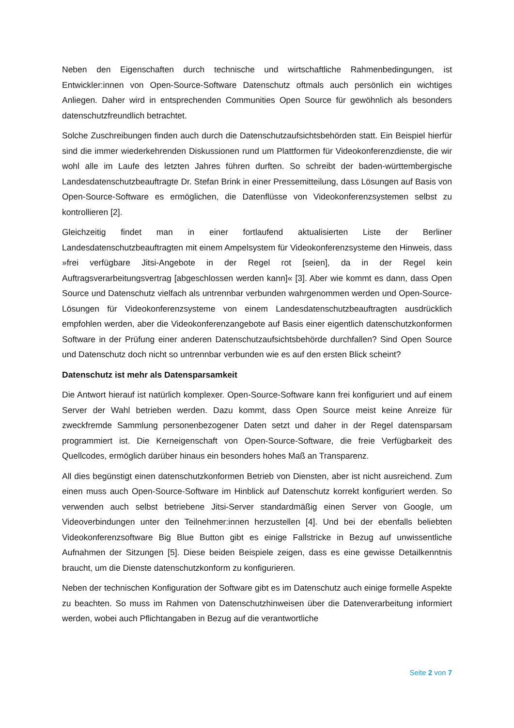Neben den Eigenschaften durch technische und wirtschaftliche Rahmenbedingungen, ist Entwickler:innen von Open-Source-Software Datenschutz oftmals auch persönlich ein wichtiges Anliegen. Daher wird in entsprechenden Communities Open Source für gewöhnlich als besonders datenschutzfreundlich betrachtet.
Solche Zuschreibungen finden auch durch die Datenschutzaufsichtsbehörden statt. Ein Beispiel hierfür sind die immer wiederkehrenden Diskussionen rund um Plattformen für Videokonferenzdienste, die wir wohl alle im Laufe des letzten Jahres führen durften. So schreibt der baden-württembergische Landesdatenschutzbeauftragte Dr. Stefan Brink in einer Pressemitteilung, dass Lösungen auf Basis von Open-Source-Software es ermöglichen, die Datenflüsse von Videokonferenzsystemen selbst zu kontrollieren [2].
Gleichzeitig findet man in einer fortlaufend aktualisierten Liste der Berliner Landesdatenschutzbeauftragten mit einem Ampelsystem für Videokonferenzsysteme den Hinweis, dass »frei verfügbare Jitsi-Angebote in der Regel rot [seien], da in der Regel kein Auftragsverarbeitungsvertrag [abgeschlossen werden kann]« [3]. Aber wie kommt es dann, dass Open Source und Datenschutz vielfach als untrennbar verbunden wahrgenommen werden und Open-Source-Lösungen für Videokonferenzsysteme von einem Landesdatenschutzbeauftragten ausdrücklich empfohlen werden, aber die Videokonferenzangebote auf Basis einer eigentlich datenschutzkonformen Software in der Prüfung einer anderen Datenschutzaufsichtsbehörde durchfallen? Sind Open Source und Datenschutz doch nicht so untrennbar verbunden wie es auf den ersten Blick scheint?
Datenschutz ist mehr als Datensparsamkeit
Die Antwort hierauf ist natürlich komplexer. Open-Source-Software kann frei konfiguriert und auf einem Server der Wahl betrieben werden. Dazu kommt, dass Open Source meist keine Anreize für zweckfremde Sammlung personenbezogener Daten setzt und daher in der Regel datensparsam programmiert ist. Die Kerneigenschaft von Open-Source-Software, die freie Verfügbarkeit des Quellcodes, ermöglich darüber hinaus ein besonders hohes Maß an Transparenz.
All dies begünstigt einen datenschutzkonformen Betrieb von Diensten, aber ist nicht ausreichend. Zum einen muss auch Open-Source-Software im Hinblick auf Datenschutz korrekt konfiguriert werden. So verwenden auch selbst betriebene Jitsi-Server standardmäßig einen Server von Google, um Videoverbindungen unter den Teilnehmer:innen herzustellen [4]. Und bei der ebenfalls beliebten Videokonferenzsoftware Big Blue Button gibt es einige Fallstricke in Bezug auf unwissentliche Aufnahmen der Sitzungen [5]. Diese beiden Beispiele zeigen, dass es eine gewisse Detailkenntnis braucht, um die Dienste datenschutzkonform zu konfigurieren.
Neben der technischen Konfiguration der Software gibt es im Datenschutz auch einige formelle Aspekte zu beachten. So muss im Rahmen von Datenschutzhinweisen über die Datenverarbeitung informiert werden, wobei auch Pflichtangaben in Bezug auf die verantwortliche
Seite 2 von 7